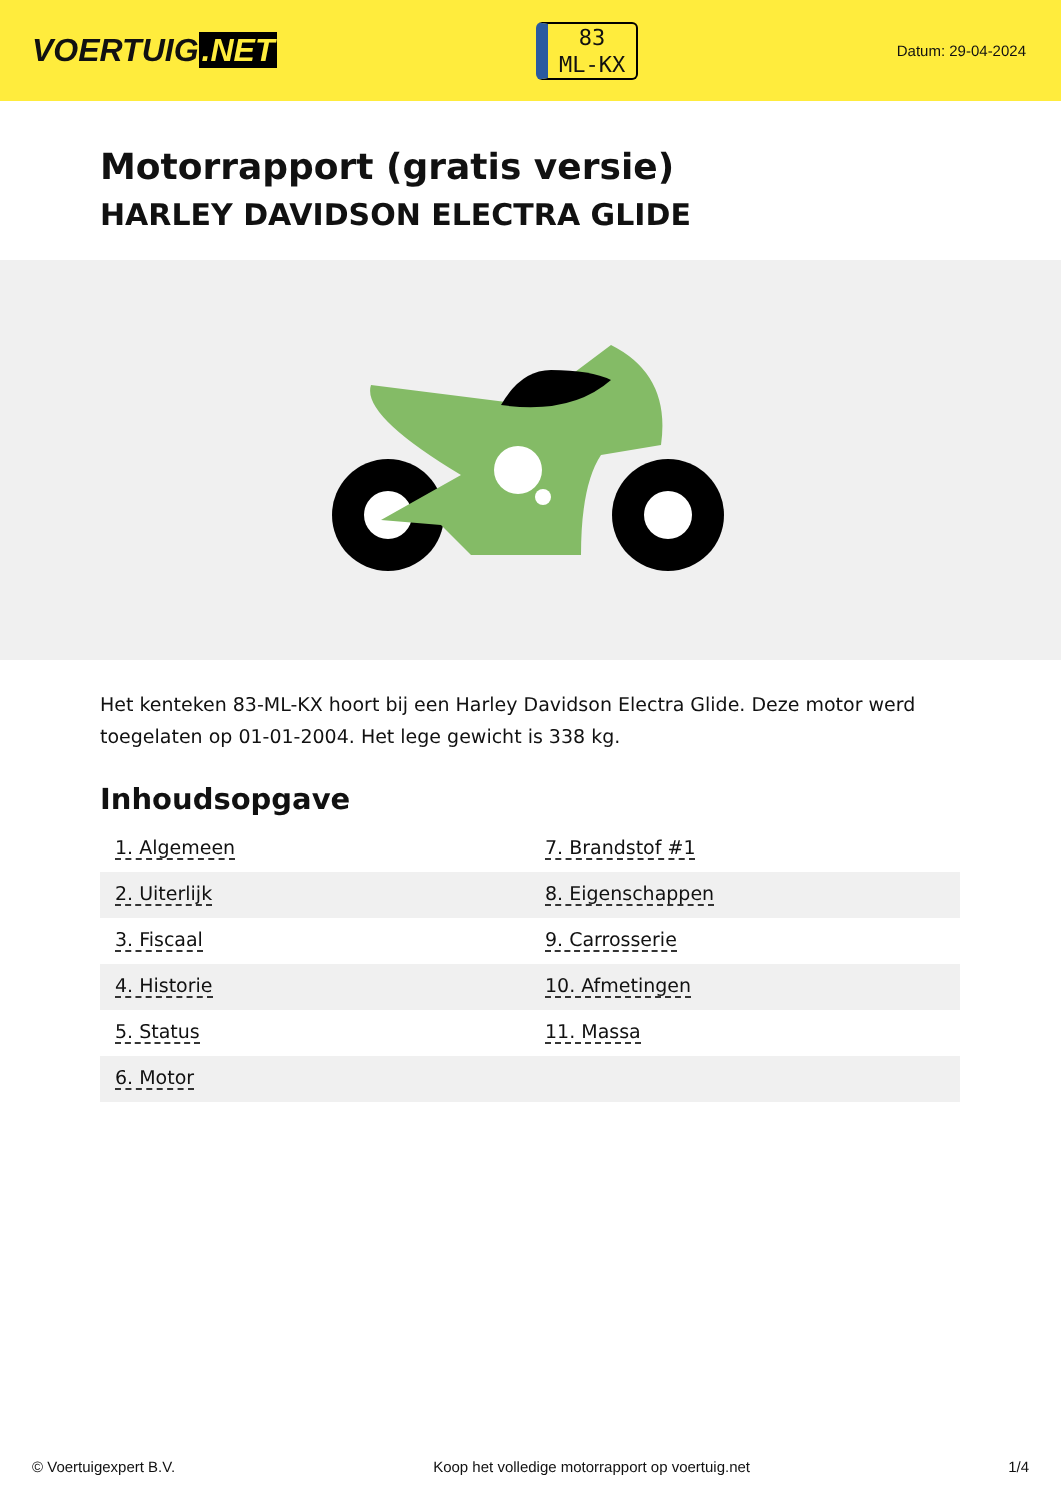VOERTUIG.NET
83
ML-KX
Datum: 29-04-2024
Motorrapport (gratis versie)
HARLEY DAVIDSON ELECTRA GLIDE
Het kenteken 83-ML-KX hoort bij een Harley Davidson Electra Glide. Deze motor werd toegelaten op 01-01-2004. Het lege gewicht is 338 kg.
Inhoudsopgave
| 1. Algemeen | 7. Brandstof #1 |
| 2. Uiterlijk | 8. Eigenschappen |
| 3. Fiscaal | 9. Carrosserie |
| 4. Historie | 10. Afmetingen |
| 5. Status | 11. Massa |
| 6. Motor | |
© Voertuigexpert B.V. Koop het volledige motorrapport op voertuig.net 1/4